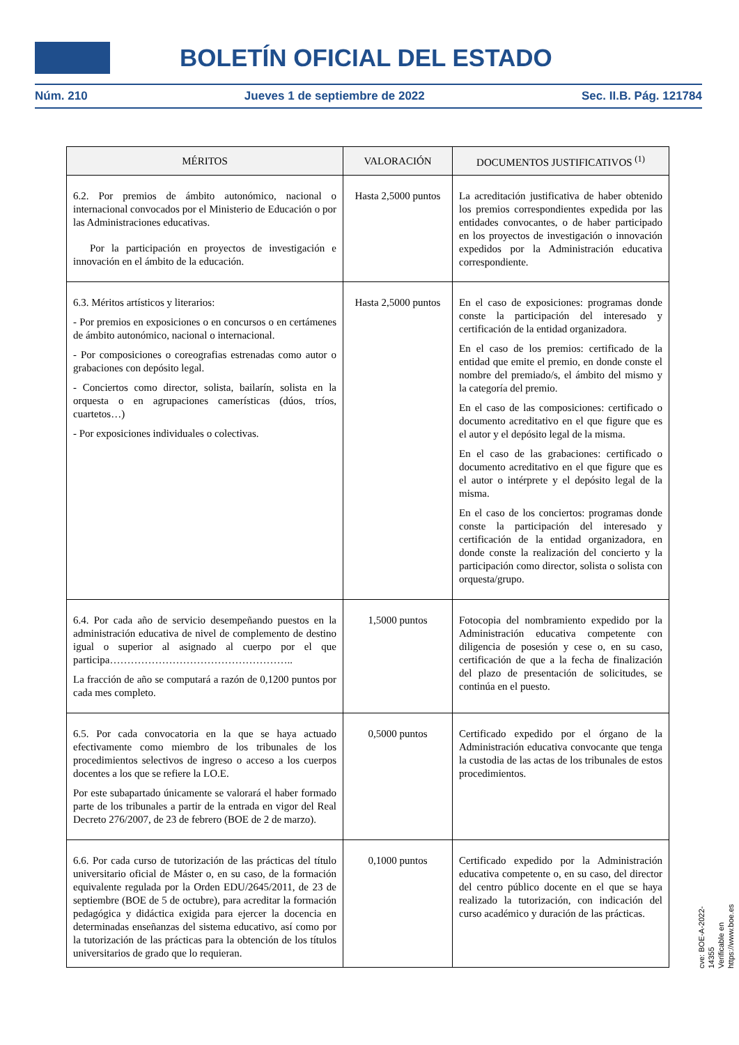BOLETÍN OFICIAL DEL ESTADO
Núm. 210 Jueves 1 de septiembre de 2022 Sec. II.B. Pág. 121784
| MÉRITOS | VALORACIÓN | DOCUMENTOS JUSTIFICATIVOS <sup>(1)</sup> |
| --- | --- | --- |
| 6.2. Por premios de ámbito autonómico, nacional o internacional convocados por el Ministerio de Educación o por las Administraciones educativas. Por la participación en proyectos de investigación e innovación en el ámbito de la educación. | Hasta 2,5000 puntos | La acreditación justificativa de haber obtenido los premios correspondientes expedida por las entidades convocantes, o de haber participado en los proyectos de investigación o innovación expedidos por la Administración educativa correspondiente. |
| 6.3. Méritos artísticos y literarios: - Por premios en exposiciones o en concursos o en certámenes de ámbito autonómico, nacional o internacional. - Por composiciones o coreografias estrenadas como autor o grabaciones con depósito legal. - Conciertos como director, solista, bailarín, solista en la orquesta o en agrupaciones camerísticas (dúos, tríos, cuartetos…) - Por exposiciones individuales o colectivas. | Hasta 2,5000 puntos | En el caso de exposiciones: programas donde conste la participación del interesado y certificación de la entidad organizadora. En el caso de los premios: certificado de la entidad que emite el premio, en donde conste el nombre del premiado/s, el ámbito del mismo y la categoría del premio. En el caso de las composiciones: certificado o documento acreditativo en el que figure que es el autor y el depósito legal de la misma. En el caso de las grabaciones: certificado o documento acreditativo en el que figure que es el autor o intérprete y el depósito legal de la misma. En el caso de los conciertos: programas donde conste la participación del interesado y certificación de la entidad organizadora, en donde conste la realización del concierto y la participación como director, solista o solista con orquesta/grupo. |
| 6.4. Por cada año de servicio desempeñando puestos en la administración educativa de nivel de complemento de destino igual o superior al asignado al cuerpo por el que participa…………………………………………….. La fracción de año se computará a razón de 0,1200 puntos por cada mes completo. | 1,5000 puntos | Fotocopia del nombramiento expedido por la Administración educativa competente con diligencia de posesión y cese o, en su caso, certificación de que a la fecha de finalización del plazo de presentación de solicitudes, se continúa en el puesto. |
| 6.5. Por cada convocatoria en la que se haya actuado efectivamente como miembro de los tribunales de los procedimientos selectivos de ingreso o acceso a los cuerpos docentes a los que se refiere la LO.E. Por este subapartado únicamente se valorará el haber formado parte de los tribunales a partir de la entrada en vigor del Real Decreto 276/2007, de 23 de febrero (BOE de 2 de marzo). | 0,5000 puntos | Certificado expedido por el órgano de la Administración educativa convocante que tenga la custodia de las actas de los tribunales de estos procedimientos. |
| 6.6. Por cada curso de tutorización de las prácticas del título universitario oficial de Máster o, en su caso, de la formación equivalente regulada por la Orden EDU/2645/2011, de 23 de septiembre (BOE de 5 de octubre), para acreditar la formación pedagógica y didáctica exigida para ejercer la docencia en determinadas enseñanzas del sistema educativo, así como por la tutorización de las prácticas para la obtención de los títulos universitarios de grado que lo requieran. | 0,1000 puntos | Certificado expedido por la Administración educativa competente o, en su caso, del director del centro público docente en el que se haya realizado la tutorización, con indicación del curso académico y duración de las prácticas. |
cve: BOE-A-2022-14355
Verificable en https://www.boe.es